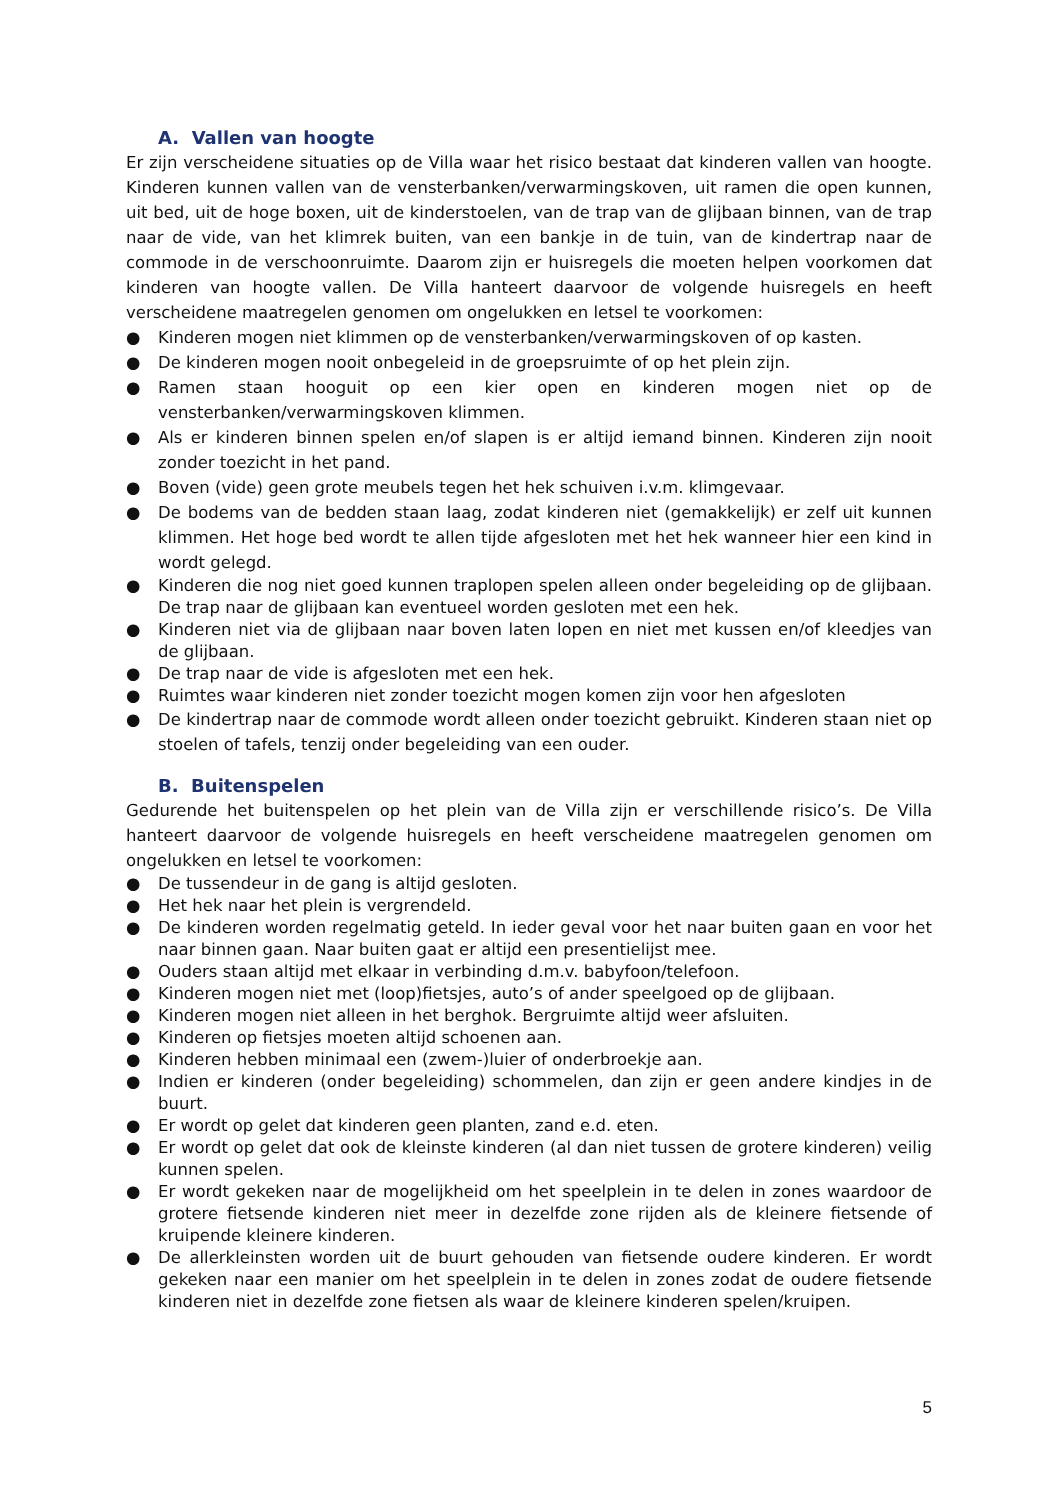A. Vallen van hoogte
Er zijn verscheidene situaties op de Villa waar het risico bestaat dat kinderen vallen van hoogte. Kinderen kunnen vallen van de vensterbanken/verwarmingskoven, uit ramen die open kunnen, uit bed, uit de hoge boxen, uit de kinderstoelen, van de trap van de glijbaan binnen, van de trap naar de vide, van het klimrek buiten, van een bankje in de tuin, van de kindertrap naar de commode in de verschoonruimte. Daarom zijn er huisregels die moeten helpen voorkomen dat kinderen van hoogte vallen. De Villa hanteert daarvoor de volgende huisregels en heeft verscheidene maatregelen genomen om ongelukken en letsel te voorkomen:
● Kinderen mogen niet klimmen op de vensterbanken/verwarmingskoven of op kasten.
● De kinderen mogen nooit onbegeleid in de groepsruimte of op het plein zijn.
● Ramen staan hooguit op een kier open en kinderen mogen niet op de vensterbanken/verwarmingskoven klimmen.
● Als er kinderen binnen spelen en/of slapen is er altijd iemand binnen. Kinderen zijn nooit zonder toezicht in het pand.
● Boven (vide) geen grote meubels tegen het hek schuiven i.v.m. klimgevaar.
● De bodems van de bedden staan laag, zodat kinderen niet (gemakkelijk) er zelf uit kunnen klimmen. Het hoge bed wordt te allen tijde afgesloten met het hek wanneer hier een kind in wordt gelegd.
● Kinderen die nog niet goed kunnen traplopen spelen alleen onder begeleiding op de glijbaan. De trap naar de glijbaan kan eventueel worden gesloten met een hek.
● Kinderen niet via de glijbaan naar boven laten lopen en niet met kussen en/of kleedjes van de glijbaan.
● De trap naar de vide is afgesloten met een hek.
● Ruimtes waar kinderen niet zonder toezicht mogen komen zijn voor hen afgesloten
● De kindertrap naar de commode wordt alleen onder toezicht gebruikt. Kinderen staan niet op stoelen of tafels, tenzij onder begeleiding van een ouder.
B. Buitenspelen
Gedurende het buitenspelen op het plein van de Villa zijn er verschillende risico’s. De Villa hanteert daarvoor de volgende huisregels en heeft verscheidene maatregelen genomen om ongelukken en letsel te voorkomen:
● De tussendeur in de gang is altijd gesloten.
● Het hek naar het plein is vergrendeld.
● De kinderen worden regelmatig geteld. In ieder geval voor het naar buiten gaan en voor het naar binnen gaan. Naar buiten gaat er altijd een presentielijst mee.
● Ouders staan altijd met elkaar in verbinding d.m.v. babyfoon/telefoon.
● Kinderen mogen niet met (loop)fietsjes, auto’s of ander speelgoed op de glijbaan.
● Kinderen mogen niet alleen in het berghok. Bergruimte altijd weer afsluiten.
● Kinderen op fietsjes moeten altijd schoenen aan.
● Kinderen hebben minimaal een (zwem-)luier of onderbroekje aan.
● Indien er kinderen (onder begeleiding) schommelen, dan zijn er geen andere kindjes in de buurt.
● Er wordt op gelet dat kinderen geen planten, zand e.d. eten.
● Er wordt op gelet dat ook de kleinste kinderen (al dan niet tussen de grotere kinderen) veilig kunnen spelen.
● Er wordt gekeken naar de mogelijkheid om het speelplein in te delen in zones waardoor de grotere fietsende kinderen niet meer in dezelfde zone rijden als de kleinere fietsende of kruipende kleinere kinderen.
● De allerkleinsten worden uit de buurt gehouden van fietsende oudere kinderen. Er wordt gekeken naar een manier om het speelplein in te delen in zones zodat de oudere fietsende kinderen niet in dezelfde zone fietsen als waar de kleinere kinderen spelen/kruipen.
5